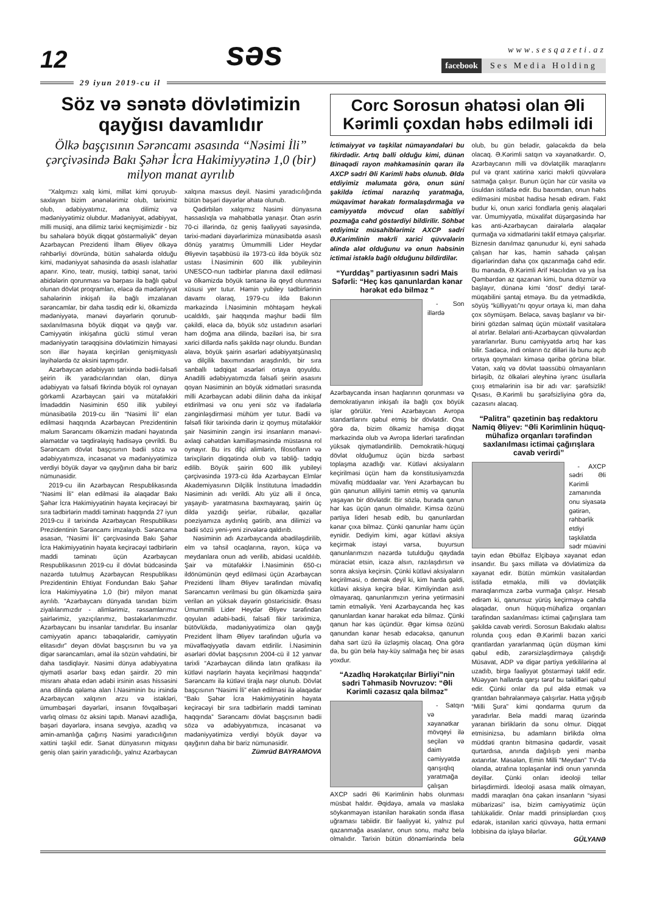12
səs
www.sesqazeti.az
facebook Ses Media Holding
29 iyun 2019-cu il
Söz və sənətə dövlətimizin qayğısı davamlıdır
Ölkə başçısının Sərəncamı əsasında “Nəsimi İli” çərçivəsində Bakı Şəhər İcra Hakimiyyətinə 1,0 (bir) milyon manat ayrılıb
“Xalqımızı xalq kimi, millət kimi qoruyub-saxlayan bizim ənənələrimiz olub, tariximiz olub, ədəbiyyatımız, ana dilimiz və mədəniyyətimiz olubdur. Mədəniyyət, ədəbiyyat, milli musiqi, ana dilimiz tarixi keçmişimizdir - biz bu sahələrə böyük diqqət göstərməliyik” deyən Azərbaycan Prezidenti İlham Əliyev ölkəyə rəhbərliyi dövründə, bütün sahələrdə olduğu kimi, mədəniyyət sahəsində də əsaslı islahatlar aparır. Kino, teatr, musiqi, tətbiqi sənət, tarixi abidələrin qorunması və bərpası ilə bağlı qəbul olunan dövlət proqramları, eləcə də mədəniyyət sahələrinin inkişafı ilə bağlı imzalanan sərəncamlar, bir daha təsdiq edir ki, ölkəmizdə mədəniyyətə, mənəvi dəyərlərin qorunub-saxlanılmasına böyük diqqət və qayğı var. Cəmiyyətin inkişafına güclü stimul verən mədəniyyətin tərəqqisinə dövlətimizin himayəsi son illər həyata keçirilən genişmiqyaslı layihələrdə öz əksini tapmışdır.
Azərbaycan ədəbiyyatı tarixində bədii-fəlsəfi şeirin ilk yaradıcılarından olan, dünya ədəbiyyatı və fəlsəfi fikrində böyük rol oynayan görkəmli Azərbaycan şairi və mütəfəkkiri İmadəddin Nəsiminin 650 illik yubileyi münasibətilə 2019-cu ilin “Nəsimi İli” elan edilməsi haqqında Azərbaycan Prezidentinin məlum Sərəncamı ölkəmizin mədəni həyatında əlamətdar və təqdirəlayiq hadisəyə çevrildi. Bu Sərəncam dövlət başçısının bədii sözə və ədəbiyyatımıza, incəsənət və mədəniyyətimizə verdiyi böyük dəyər və qayğının daha bir bariz nümunəsidir.
2019-cu ilin Azərbaycan Respublikasında “Nəsimi İli” elan edilməsi ilə əlaqədar Bakı Şəhər İcra Hakimiyyətinin həyata keçirəcəyi bir sıra tədbirlərin maddi təminatı haqqında 27 iyun 2019-cu il tarixində Azərbaycan Respublikası Prezidentinin Sərəncamı imzalayıb. Sərəncama əsasən, “Nəsimi İli” çərçivəsində Bakı Şəhər İcra Hakimiyyətinin həyata keçirəcəyi tədbirlərin maddi təminatı üçün Azərbaycan Respublikasının 2019-cu il dövlət büdcəsində nəzərdə tutulmuş Azərbaycan Respublikası Prezidentinin Ehtiyat Fondundan Bakı Şəhər İcra Hakimiyyətinə 1,0 (bir) milyon manat ayrılıb. “Azərbaycanı dünyada tanıdan bizim ziyalılarımızdır - alimlərimiz, rəssamlarımız şairlərimiz, yazıçılarımız, bəstəkarlarımızdır. Azərbaycanı bu insanlar tanıdırlar. Bu insanlar cəmiyyətin aparıcı təbəqələridir, cəmiyyətin elitasıdır” deyən dövlət başçısının bu və ya digər sərəncamları, əməl ilə sözün vəhdətini, bir daha təsdiqləyir. Nəsimi dünya ədəbiyyatına qiymətli əsərlər bəxş edən şairdir. 20 min misranı əhatə edən ədəbi irsinin əsas hissəsini ana dilində qələmə alan İ.Nəsiminin bu irsində Azərbaycan xalqının arzu və istəkləri, ümumbəşəri dəyərləri, insanın fövqəlbəşəri varlıq olması öz əksini tapıb. Mənəvi azadlığa, bəşəri dəyərlərə, insana sevgiyə, azadlıq və əmin-amanlığa çağırış Nəsimi yaradıcılığının xəttini təşkil edir. Sənət dünyasının miqyası geniş olan şairin yaradıcılığı, yalnız Azərbaycan xalqına məxsus deyil. Nəsimi yaradıcılığında bütün bəşəri dəyərlər əhatə olunub.
Qədirbilən xalqımız Nəsimi dünyasına həssaslıqla və məhəbbətlə yanaşır. Ötən əsrin 70-ci illərində, öz geniş fəaliyyəti sayəsində, tarixi-mədəni dəyərlərimizə münasibətdə əsaslı dönüş yaratmış Ümummilli Lider Heydər Əliyevin təşəbbüsü ilə 1973-cü ildə böyük söz ustası İ.Nəsiminin 600 illik yubileyinin UNESCO-nun tədbirlər planına daxil edilməsi və ölkəmizdə böyük təntənə ilə qeyd olunması xüsusi yer tutur. Həmin yubiley tədbirlərinin davamı olaraq, 1979-cu ildə Bakının mərkəzində İ.Nəsiminin möhtəşəm heykəli ucaldıldı, şair haqqında məşhur bədii film çəkildi, eləcə də, böyük söz ustadının əsərləri həm doğma ana dilində, bəziləri isə, bir sıra xarici dillərdə nəfis şəkildə nəşr olundu. Bundan əlavə, böyük şairin əsərləri ədəbiyyatşünaslıq və dilçilik baxımından araşdırıldı, bir sıra sanballı tədqiqat əsərləri ortaya qoyuldu. Anadilli ədəbiyyatımızda fəlsəfi şeirin əsasını qoyan Nəsiminin ən böyük xidmətləri sırasında milli Azərbaycan ədəbi dilinin daha da inkişaf etdirilməsi və onu yeni söz və ifadələrlə zənginləşdirməsi mühüm yer tutur. Bədii və fəlsəfi fikir tarixində dərin iz qoymuş mütəfəkkir şair Nəsiminin zəngin irsi insanların mənəvi-əxlaqi cəhətdən kamilləşməsində müstəsna rol oynayır. Bu irs dilçi alimlərin, filosofların və tarixçilərin diqqətində olub və təbliğ- tədqiq edilib. Böyük şairin 600 illik yubileyi çərçivəsində 1973-cü ildə Azərbaycan Elmlər Akademiyasının Dilçilik İnstitutuna İmadəddin Nəsiminin adı verildi. Altı yüz əlli il öncə, yaşayıb- yaratmasına baxmayaraq, şairin üç dildə yazdığı şeirlər, rübailər, qəzəllər poeziyamıza aydınlıq gətirib, ana dilimizi və bədii sözü yeni-yeni zirvələrə qaldırıb.
Nəsiminin adı Azərbaycanda əbədiləşdirilib, elm və təhsil ocaqlarına, rayon, küçə və meydanlara onun adı verilib, abidəsi ucaldılıb. Şair və mütəfəkkir İ.Nəsiminin 650-cı ildönümünün qeyd edilməsi üçün Azərbaycan Prezidenti İlham Əliyev tərəfindən müvafiq Sərəncamın verilməsi bu gün ölkəmizdə şairə verilən ən yüksək dəyərin göstəricisidir. Əsası Ümummilli Lider Heydər Əliyev tərəfindən qoyulan ədəbi-bədii, fəlsəfi fikir tariximizə, bütövlükdə, mədəniyyətimizə olan qayğı Prezident İlham Əliyev tərəfindən uğurla və müvəffəqiyyətlə davam etdirilir. İ.Nəsiminin əsərləri dövlət başçısının 2004-cü il 12 yanvar tarixli “Azərbaycan dilində latın qrafikası ilə kütləvi nəşrlərin həyata keçirilməsi haqqında” Sərəncamı ilə kütləvi tirajla nəşr olunub. Dövlət başçısının “Nəsimi İli” elan edilməsi ilə əlaqədar “Bakı Şəhər İcra Hakimiyyətinin həyata keçirəcəyi bir sıra tədbirlərin maddi təminatı haqqında” Sərəncamı dövlət başçısının bədii sözə və ədəbiyyatımıza, incəsənət və mədəniyyətimizə verdiyi böyük dəyər və qayğının daha bir bariz nümunəsidir.
Zümrüd BAYRAMOVA
Corc Sorosun əhatəsi olan Əli Kərimli çoxdan həbs edilməli idi
İctimaiyyət və təşkilat nümayəndələri bu fikirdədir. Artıq bəlli olduğu kimi, dünən Binəqədi rayon məhkəməsinin qərarı ilə AXCP sədri Əli Kərimli həbs olunub. Əldə etdiyimiz məlumata görə, onun süni şəkildə ictimai narazılıq yaratmağa, müqavimət hərəkatı formalaşdırmağa və cəmiyyətdə mövcud olan sabitliyi pozmağa cəhd göstərdiyi bildirilir. Söhbət etdiyimiz müsahiblərimiz AXCP sədri Ə.Kərimlinin məkrli xarici qüvvələrin əlində alət olduğunu və onun həbsinin ictimai istəklə bağlı olduğunu bildirdilər.
“Yurddaş” partiyasının sədri Mais Səfərli: “Heç kəs qanunlardan kənar hərəkət edə bilməz “
- Son illərdə Azərbaycanda insan haqlarının qorunması və demokratiyanın inkişafı ilə bağlı çox böyük işlər görülür. Yeni Azərbaycan Avropa standartlarını qəbul etmiş bir dövlətdir. Ona görə də, bizim ölkəmiz həmişə diqqət mərkəzində olub və Avropa liderləri tərəfindən yüksək qiymətləndirilib. Demokratik-hüquqi dövlət olduğumuz üçün bizdə sərbəst toplaşma azadlığı var. Kütləvi aksiyaların keçirilməsi üçün həm də konstitusiyamızda müvafiq müddəalar var. Yeni Azərbaycan bu gün qanunun aliliyini təmin etmiş və qanunla yaşayan bir dövlətdir. Bir sözlə, burada qanun hər kəs üçün qanun olmalıdır. Kimsə özünü partiya lideri hesab edib, bu qanunlardan kənar çıxa bilməz. Çünki qanunlar hamı üçün eynidir. Dediyim kimi, əgər kütləvi aksiya keçirmək istəyi varsa, buyursun qanunlarımızın nəzərdə tutulduğu qaydada müraciət etsin, icazə alsın, razılaşdırsın və sonra aksiya keçirsin. Çünki kütləvi aksiyaların keçirilməsi, o demək deyil ki, kim harda gəldi, kütləvi aksiya keçirə bilər. Kimliyindən asılı olmayaraq, qanunlarımızın yerinə yetirməsini təmin etməliyik. Yeni Azərbaycanda heç kəs qanunlardan kənar hərəkət edə bilməz. Çünki qanun hər kəs üçündür. Əgər kimsə özünü qanundan kənar hesab edəcəksə, qanunun daha sərt üzü ilə üzləşmiş olacaq. Ona görə də, bu gün belə hay-küy salmağa heç bir əsas yoxdur.
“Azadlıq Hərəkatçılar Birliyi”nin sədri Təhmasib Novruzov: “Əli Kərimli cəzasız qala bilməz”
- Satqın və xəyanətkar mövqeyi ilə seçilən və daim cəmiyyətdə qarışıqlıq yaratmağa çalışan AXCP sədri Əli Kərimlinin həbs olunması müsbət haldır. Əqidəyə, amala və məsləkə söykənməyən istənilən hərəkətin sonda iflasa uğraması təbiidir. Bir fəaliyyət ki, yalnız pul qazanmağa əsaslanır, onun sonu, məhz belə olmalıdır. Tarixin bütün dönəmlərində belə olub, bu gün belədir, gələcəkdə də belə olacaq. Ə.Kərimli satqın və xəyanətkardır. O, Azərbaycanın milli və dövlətçilik maraqlarını pul və qrant xatirinə xarici məkrli qüvvələrə satmağa çalışır. Bunun üçün hər cür vasitə və üsuldan istifadə edir. Bu baxımdan, onun həbs edilməsini müsbət hadisə hesab edirəm. Fakt budur ki, onun xarici fondlarla geniş əlaqələri var. Ümumiyyətlə, müxalifət düşərgəsində hər kəs anti-Azərbaycan dairələrlə əlaqələr qurmağa və xidmətlərini təklif etməyə çalışırlar. Biznesin danılmaz qanunudur ki, eyni sahədə çalışan hər kəs, həmin sahədə çalışan digərlərindən daha çox qazanmağa cəhd edir. Bu mənada, Ə.Kərimli Arif Hacılıdan və ya İsa Qəmbərdən az qazanan kimi, buna dözmür və başlayır, dünənə kimi “dost” dediyi tərəf-müqabilini şantaj etməyə. Bu da yetmədikdə, söyüş “külliyyatı”nı qoyur ortaya ki, mən daha çox söymüşəm. Beləcə, savaş başlanır və bir-birini gözdən salmaq üçün müxtəlif vasitələrə əl atırlar. Belələri anti-Azərbaycan qüvvələrdən yararlanırlar. Bunu cəmiyyətdə artıq hər kəs bilir. Sadəcə, indi onların öz dilləri ilə bunu açıb ortaya qoymaları kiməsə qəribə görünə bilər. Vətən, xalq və dövlət təəssübü olmayanların birləşib, öz ölkələri əleyhinə iyrənc üsullarla çıxış etmələrinin isə bir adı var: şərəfsizlik! Qısası, Ə.Kərimli bu şərəfsizliyinə görə də, cəzasını alacaq.
“Palitra” qəzetinin baş redaktoru Namiq Əliyev: “Əli Kərimlinin hüquq-mühafizə orqanları tərəfindən saxlanılması ictimai çağırışlara cavab verirdi”
- AXCP sədri Əli Kərimli zamanında onu siyasətə gətirən, rəhbərlik etdiyi təşkilatda sədr müavini təyin edən Əbülfəz Elçibəyə xəyanət edən insandır. Bu şəxs millətə və dövlətimizə də xəyanət edir. Bütün mümkün vasitələrdən istifadə etməklə, milli və dövlətçilik maraqlarımıza zərbə vurmağa çalışır. Hesab edirəm ki, qanunsuz yürüş keçirməyə cəhdlə əlaqədar, onun hüquq-mühafizə orqanları tərəfindən saxlanılması ictimai çağırışlara tam şəkildə cavab verirdi. Sorosun Bakıdakı əlaltısı rolunda çıxış edən Ə.Kərimli bəzən xarici qrantlardan yararlanmaq üçün düşmən kimi qəbul edib, zərərsizləşdirməyə çalışdığı Müsavat, ADP və digər partiya yetkililərinə əl uzadıb, birgə fəaliyyət göstərməyi təklif edir. Müəyyən hallarda qarşı tərəf bu təklifləri qəbul edir. Çünki onlar da pul əldə etmək və qrantdan bəhrələnməyə çalışırlar. Hətta yığışıb “Milli Şura” kimi qondarma qurum da yaradırlar. Belə maddi maraq üzərində yaranan birliklərin də sonu olmur. Diqqət etmisinizsə, bu adamların birlikdə olma müddəti qrantın bitməsinə qədərdir, vəsait qurtardısa, anında dağılışıb yeni mənbə axtarırlar. Məsələn, Emin Milli “Meydan” TV-də olanda, ətrafına toplaşanlar indi onun yanında deyillər. Çünki onları ideoloji tellər birləşdirmirdi. İdeoloji əsasa malik olmayan, maddi maraqları önə çəkən insanların “siyasi mübarizəsi” isə, bizim cəmiyyətimiz üçün təhlükəlidir. Onlar maddi prinsiplərdən çıxış edərək, istənilən xarici qüvvəyə, hətta erməni lobbisinə də işləyə bilərlər.
GÜLYANƏ